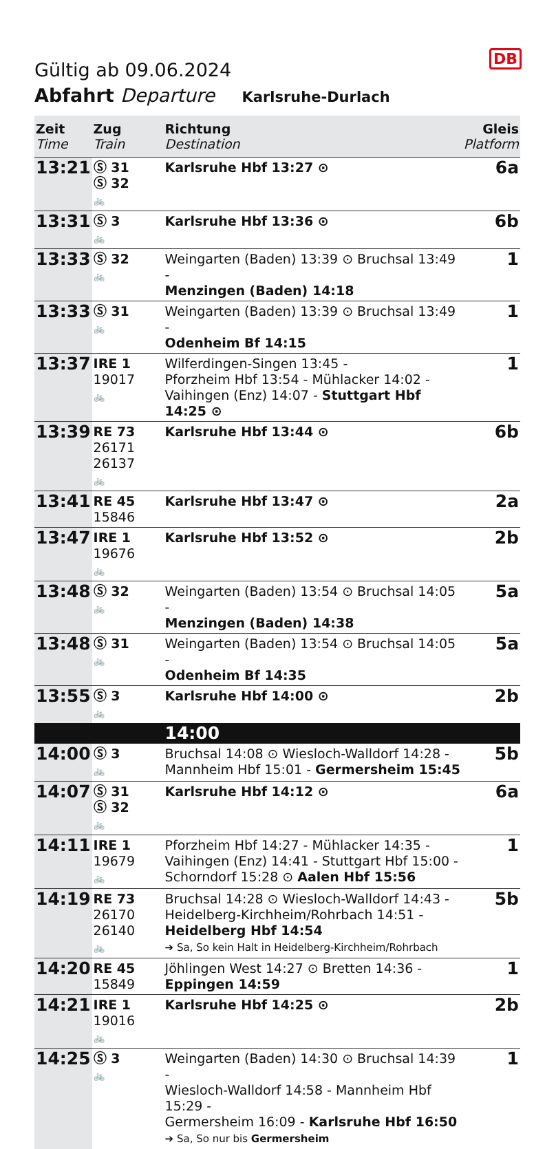DB
Gültig ab 09.06.2024
Abfahrt Departure Karlsruhe-Durlach
| Zeit Time | Zug Train | Richtung Destination | Gleis Platform |
| --- | --- | --- | --- |
| 13:21 | Ⓢ 31 Ⓢ 32 🚲 | Karlsruhe Hbf 13:27 ⊙ | 6a |
| 13:31 | Ⓢ 3 🚲 | Karlsruhe Hbf 13:36 ⊙ | 6b |
| 13:33 | Ⓢ 32 🚲 | Weingarten (Baden) 13:39 ⊙ Bruchsal 13:49 - Menzingen (Baden) 14:18 | 1 |
| 13:33 | Ⓢ 31 🚲 | Weingarten (Baden) 13:39 ⊙ Bruchsal 13:49 - Odenheim Bf 14:15 | 1 |
| 13:37 | IRE 1 19017 🚲 | Wilferdingen-Singen 13:45 - Pforzheim Hbf 13:54 - Mühlacker 14:02 - Vaihingen (Enz) 14:07 - Stuttgart Hbf 14:25 ⊙ | 1 |
| 13:39 | RE 73 26171 26137 🚲 | Karlsruhe Hbf 13:44 ⊙ | 6b |
| 13:41 | RE 45 15846 | Karlsruhe Hbf 13:47 ⊙ | 2a |
| 13:47 | IRE 1 19676 🚲 | Karlsruhe Hbf 13:52 ⊙ | 2b |
| 13:48 | Ⓢ 32 🚲 | Weingarten (Baden) 13:54 ⊙ Bruchsal 14:05 - Menzingen (Baden) 14:38 | 5a |
| 13:48 | Ⓢ 31 🚲 | Weingarten (Baden) 13:54 ⊙ Bruchsal 14:05 - Odenheim Bf 14:35 | 5a |
| 13:55 | Ⓢ 3 🚲 | Karlsruhe Hbf 14:00 ⊙ | 2b |
| | | 14:00 | |
| 14:00 | Ⓢ 3 🚲 | Bruchsal 14:08 ⊙ Wiesloch-Walldorf 14:28 - Mannheim Hbf 15:01 - Germersheim 15:45 | 5b |
| 14:07 | Ⓢ 31 Ⓢ 32 🚲 | Karlsruhe Hbf 14:12 ⊙ | 6a |
| 14:11 | IRE 1 19679 🚲 | Pforzheim Hbf 14:27 - Mühlacker 14:35 - Vaihingen (Enz) 14:41 - Stuttgart Hbf 15:00 - Schorndorf 15:28 ⊙ Aalen Hbf 15:56 | 1 |
| 14:19 | RE 73 26170 26140 🚲 | Bruchsal 14:28 ⊙ Wiesloch-Walldorf 14:43 - Heidelberg-Kirchheim/Rohrbach 14:51 - Heidelberg Hbf 14:54 ➔ Sa, So kein Halt in Heidelberg-Kirchheim/Rohrbach | 5b |
| 14:20 | RE 45 15849 | Jöhlingen West 14:27 ⊙ Bretten 14:36 - Eppingen 14:59 | 1 |
| 14:21 | IRE 1 19016 🚲 | Karlsruhe Hbf 14:25 ⊙ | 2b |
| 14:25 | Ⓢ 3 🚲 | Weingarten (Baden) 14:30 ⊙ Bruchsal 14:39 - Wiesloch-Walldorf 14:58 - Mannheim Hbf 15:29 - Germersheim 16:09 - Karlsruhe Hbf 16:50 ➔ Sa, So nur bis Germersheim | 1 |